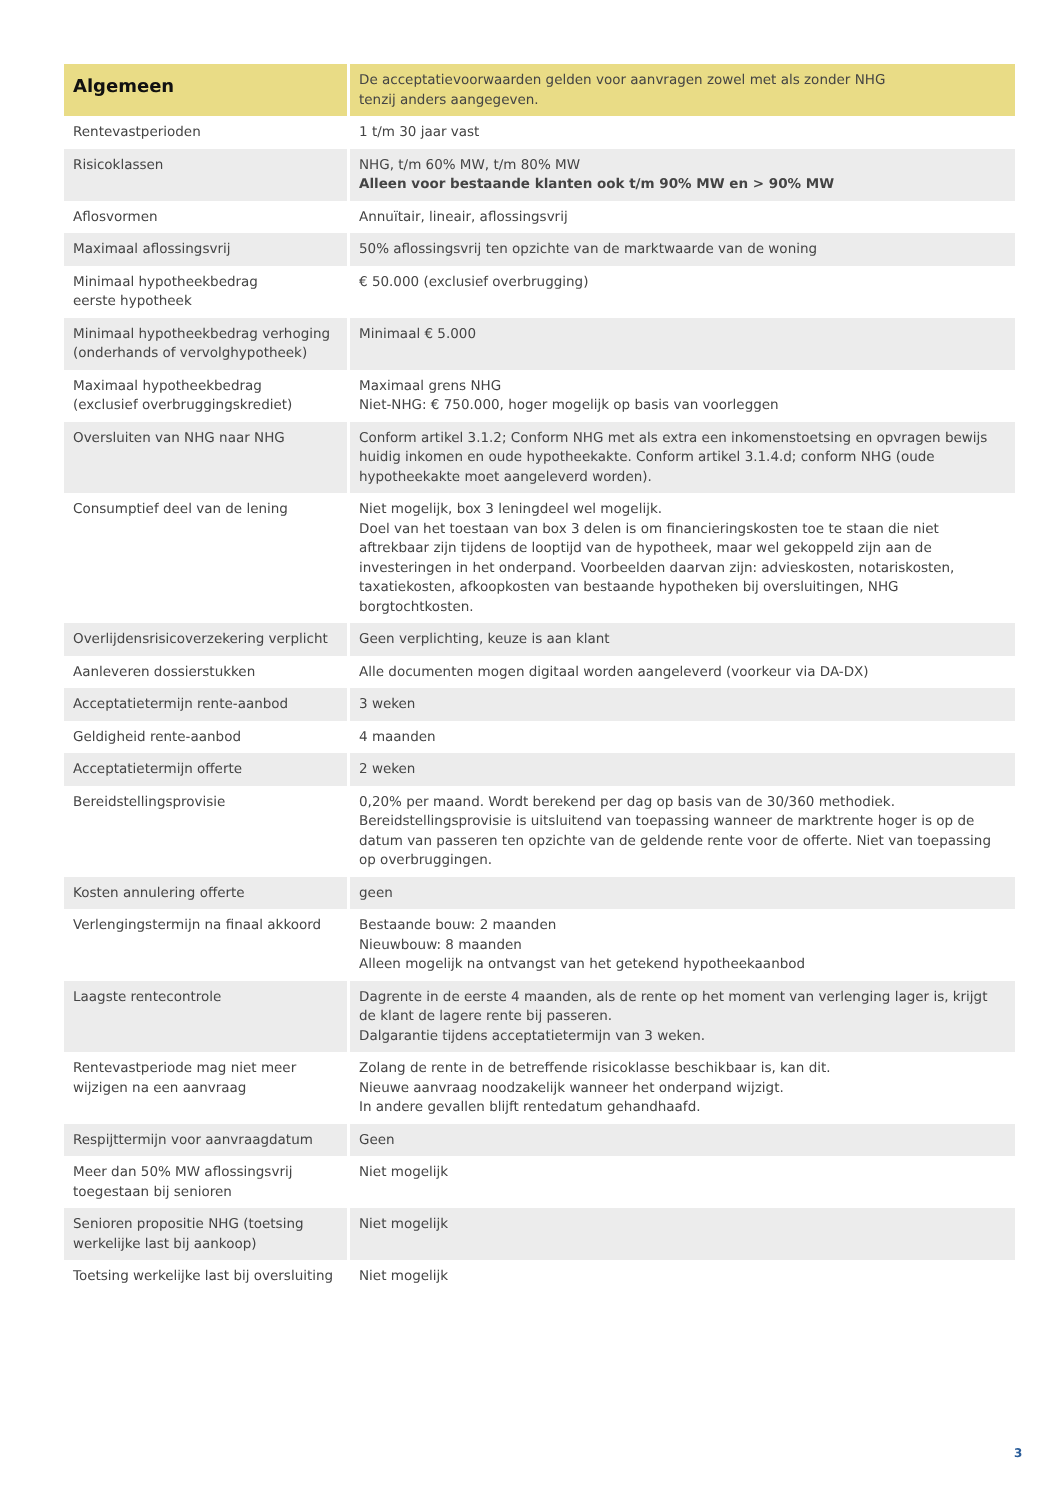| Algemeen | De acceptatievoorwaarden gelden voor aanvragen zowel met als zonder NHG tenzij anders aangegeven. |
| --- | --- |
| Rentevastperioden | 1 t/m 30 jaar vast |
| Risicoklassen | NHG, t/m 60% MW, t/m 80% MW Alleen voor bestaande klanten ook t/m 90% MW en > 90% MW |
| Aflosvormen | Annuïtair, lineair, aflossingsvrij |
| Maximaal aflossingsvrij | 50% aflossingsvrij ten opzichte van de marktwaarde van de woning |
| Minimaal hypotheekbedrag eerste hypotheek | € 50.000 (exclusief overbrugging) |
| Minimaal hypotheekbedrag verhoging (onderhands of vervolghypotheek) | Minimaal € 5.000 |
| Maximaal hypotheekbedrag (exclusief overbruggingskrediet) | Maximaal grens NHG Niet-NHG: € 750.000, hoger mogelijk op basis van voorleggen |
| Oversluiten van NHG naar NHG | Conform artikel 3.1.2; Conform NHG met als extra een inkomenstoetsing en opvragen bewijs huidig inkomen en oude hypotheekakte. Conform artikel 3.1.4.d; conform NHG (oude hypotheekakte moet aangeleverd worden). |
| Consumptief deel van de lening | Niet mogelijk, box 3 leningdeel wel mogelijk. Doel van het toestaan van box 3 delen is om financieringskosten toe te staan die niet aftrekbaar zijn tijdens de looptijd van de hypotheek, maar wel gekoppeld zijn aan de investeringen in het onderpand. Voorbeelden daarvan zijn: advieskosten, notariskosten, taxatiekosten, afkoopkosten van bestaande hypotheken bij oversluitingen, NHG borgtochtkosten. |
| Overlijdensrisicoverzekering verplicht | Geen verplichting, keuze is aan klant |
| Aanleveren dossierstukken | Alle documenten mogen digitaal worden aangeleverd (voorkeur via DA-DX) |
| Acceptatietermijn rente-aanbod | 3 weken |
| Geldigheid rente-aanbod | 4 maanden |
| Acceptatietermijn offerte | 2 weken |
| Bereidstellingsprovisie | 0,20% per maand. Wordt berekend per dag op basis van de 30/360 methodiek. Bereidstellingsprovisie is uitsluitend van toepassing wanneer de marktrente hoger is op de datum van passeren ten opzichte van de geldende rente voor de offerte. Niet van toepassing op overbruggingen. |
| Kosten annulering offerte | geen |
| Verlengingstermijn na finaal akkoord | Bestaande bouw: 2 maanden Nieuwbouw: 8 maanden Alleen mogelijk na ontvangst van het getekend hypotheekaanbod |
| Laagste rentecontrole | Dagrente in de eerste 4 maanden, als de rente op het moment van verlenging lager is, krijgt de klant de lagere rente bij passeren. Dalgarantie tijdens acceptatietermijn van 3 weken. |
| Rentevastperiode mag niet meer wijzigen na een aanvraag | Zolang de rente in de betreffende risicoklasse beschikbaar is, kan dit. Nieuwe aanvraag noodzakelijk wanneer het onderpand wijzigt. In andere gevallen blijft rentedatum gehandhaafd. |
| Respijttermijn voor aanvraagdatum | Geen |
| Meer dan 50% MW aflossingsvrij toegestaan bij senioren | Niet mogelijk |
| Senioren propositie NHG (toetsing werkelijke last bij aankoop) | Niet mogelijk |
| Toetsing werkelijke last bij oversluiting | Niet mogelijk |
3